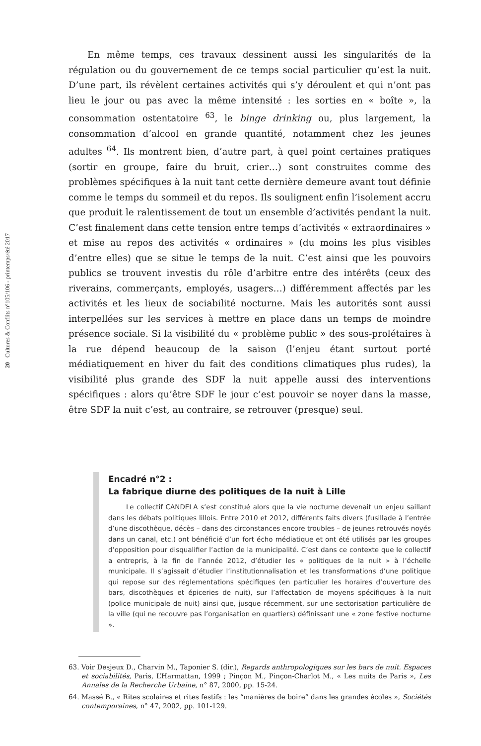20 Cultures & Conflits n°105/106 - printemps/été 2017
En même temps, ces travaux dessinent aussi les singularités de la régulation ou du gouvernement de ce temps social particulier qu’est la nuit. D’une part, ils révèlent certaines activités qui s’y déroulent et qui n’ont pas lieu le jour ou pas avec la même intensité : les sorties en « boîte », la consommation ostentatoire <sup>63</sup>, le binge drinking ou, plus largement, la consommation d’alcool en grande quantité, notamment chez les jeunes adultes <sup>64</sup>. Ils montrent bien, d’autre part, à quel point certaines pratiques (sortir en groupe, faire du bruit, crier…) sont construites comme des problèmes spécifiques à la nuit tant cette dernière demeure avant tout définie comme le temps du sommeil et du repos. Ils soulignent enfin l’isolement accru que produit le ralentissement de tout un ensemble d’activités pendant la nuit. C’est finalement dans cette tension entre temps d’activités « extraordinaires » et mise au repos des activités « ordinaires » (du moins les plus visibles d’entre elles) que se situe le temps de la nuit. C’est ainsi que les pouvoirs publics se trouvent investis du rôle d’arbitre entre des intérêts (ceux des riverains, commerçants, employés, usagers…) différemment affectés par les activités et les lieux de sociabilité nocturne. Mais les autorités sont aussi interpellées sur les services à mettre en place dans un temps de moindre présence sociale. Si la visibilité du « problème public » des sous-prolétaires à la rue dépend beaucoup de la saison (l’enjeu étant surtout porté médiatiquement en hiver du fait des conditions climatiques plus rudes), la visibilité plus grande des SDF la nuit appelle aussi des interventions spécifiques : alors qu’être SDF le jour c’est pouvoir se noyer dans la masse, être SDF la nuit c’est, au contraire, se retrouver (presque) seul.
Encadré n°2 :
La fabrique diurne des politiques de la nuit à Lille
Le collectif CANDELA s’est constitué alors que la vie nocturne devenait un enjeu saillant dans les débats politiques lillois. Entre 2010 et 2012, différents faits divers (fusillade à l’entrée d’une discothèque, décès – dans des circonstances encore troubles – de jeunes retrouvés noyés dans un canal, etc.) ont bénéficié d’un fort écho médiatique et ont été utilisés par les groupes d’opposition pour disqualifier l’action de la municipalité. C’est dans ce contexte que le collectif a entrepris, à la fin de l’année 2012, d’étudier les « politiques de la nuit » à l’échelle municipale. Il s’agissait d’étudier l’institutionnalisation et les transformations d’une politique qui repose sur des réglementations spécifiques (en particulier les horaires d’ouverture des bars, discothèques et épiceries de nuit), sur l’affectation de moyens spécifiques à la nuit (police municipale de nuit) ainsi que, jusque récemment, sur une sectorisation particulière de la ville (qui ne recouvre pas l’organisation en quartiers) définissant une « zone festive nocturne ».
63. Voir Desjeux D., Charvin M., Taponier S. (dir.), Regards anthropologiques sur les bars de nuit. Espaces et sociabilités, Paris, L’Harmattan, 1999 ; Pinçon M., Pinçon-Charlot M., « Les nuits de Paris », Les Annales de la Recherche Urbaine, n° 87, 2000, pp. 15-24.
64. Massé B., « Rites scolaires et rites festifs : les “manières de boire” dans les grandes écoles », Sociétés contemporaines, n° 47, 2002, pp. 101-129.